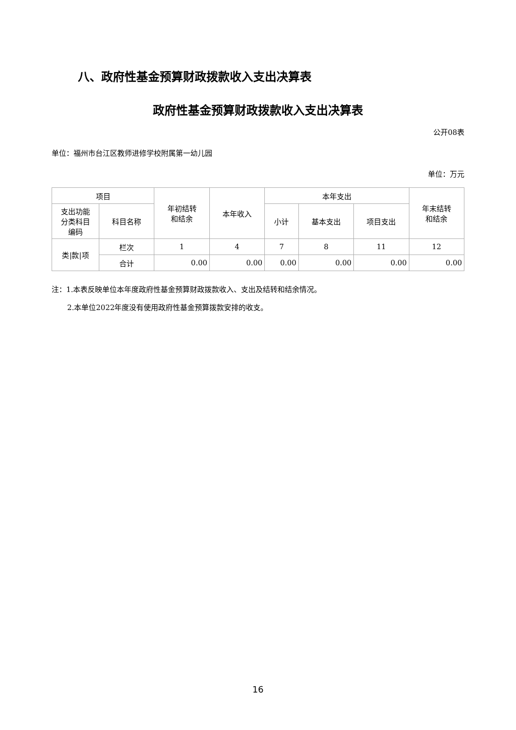八、政府性基金预算财政拨款收入支出决算表
政府性基金预算财政拨款收入支出决算表
公开08表
单位：福州市台江区教师进修学校附属第一幼儿园
单位：万元
| 项目 | | 年初结转 和结余 | 本年收入 | 本年支出 | | | 年末结转 和结余 |
| --- | --- | --- | --- | --- | --- | --- | --- |
| 支出功能 分类科目 编码 | 科目名称 | | | 小计 | 基本支出 | 项目支出 | |
| 类/款/项 | 栏次 | 1 | 4 | 7 | 8 | 11 | 12 |
| | 合计 | 0.00 | 0.00 | 0.00 | 0.00 | 0.00 | 0.00 |
注：1.本表反映单位本年度政府性基金预算财政拨款收入、支出及结转和结余情况。
2.本单位2022年度没有使用政府性基金预算拨款安排的收支。
16